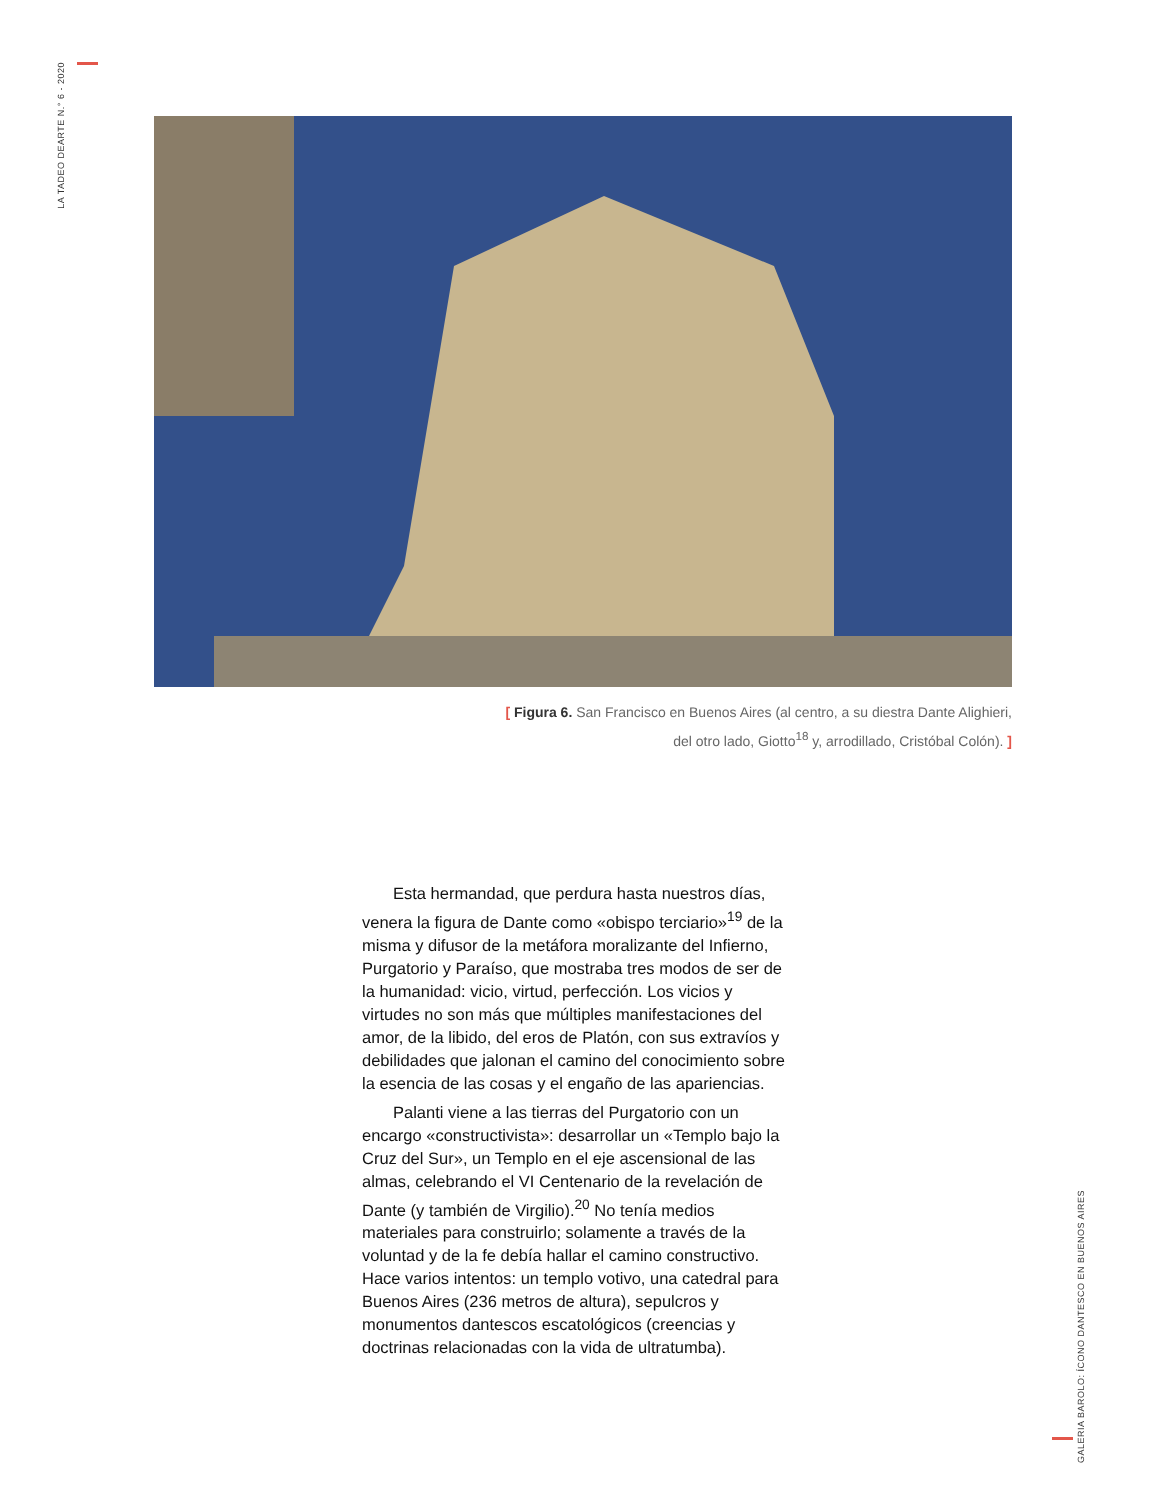LA TADEO DEARTE N.° 6 - 2020
[ Figura 6. San Francisco en Buenos Aires (al centro, a su diestra Dante Alighieri, del otro lado, Giotto<sup>18</sup> y, arrodillado, Cristóbal Colón). ]
Esta hermandad, que perdura hasta nuestros días, venera la figura de Dante como «obispo terciario»<sup>19</sup> de la misma y difusor de la metáfora moralizante del Infierno, Purgatorio y Paraíso, que mostraba tres modos de ser de la humanidad: vicio, virtud, perfección. Los vicios y virtudes no son más que múltiples manifestaciones del amor, de la libido, del eros de Platón, con sus extravíos y debilidades que jalonan el camino del conocimiento sobre la esencia de las cosas y el engaño de las apariencias.
Palanti viene a las tierras del Purgatorio con un encargo «constructivista»: desarrollar un «Templo bajo la Cruz del Sur», un Templo en el eje ascensional de las almas, celebrando el VI Centenario de la revelación de Dante (y también de Virgilio).<sup>20</sup> No tenía medios materiales para construirlo; solamente a través de la voluntad y de la fe debía hallar el camino constructivo. Hace varios intentos: un templo votivo, una catedral para Buenos Aires (236 metros de altura), sepulcros y monumentos dantescos escatológicos (creencias y doctrinas relacionadas con la vida de ultratumba).
GALERIA BAROLO: ÍCONO DANTESCO EN BUENOS AIRES